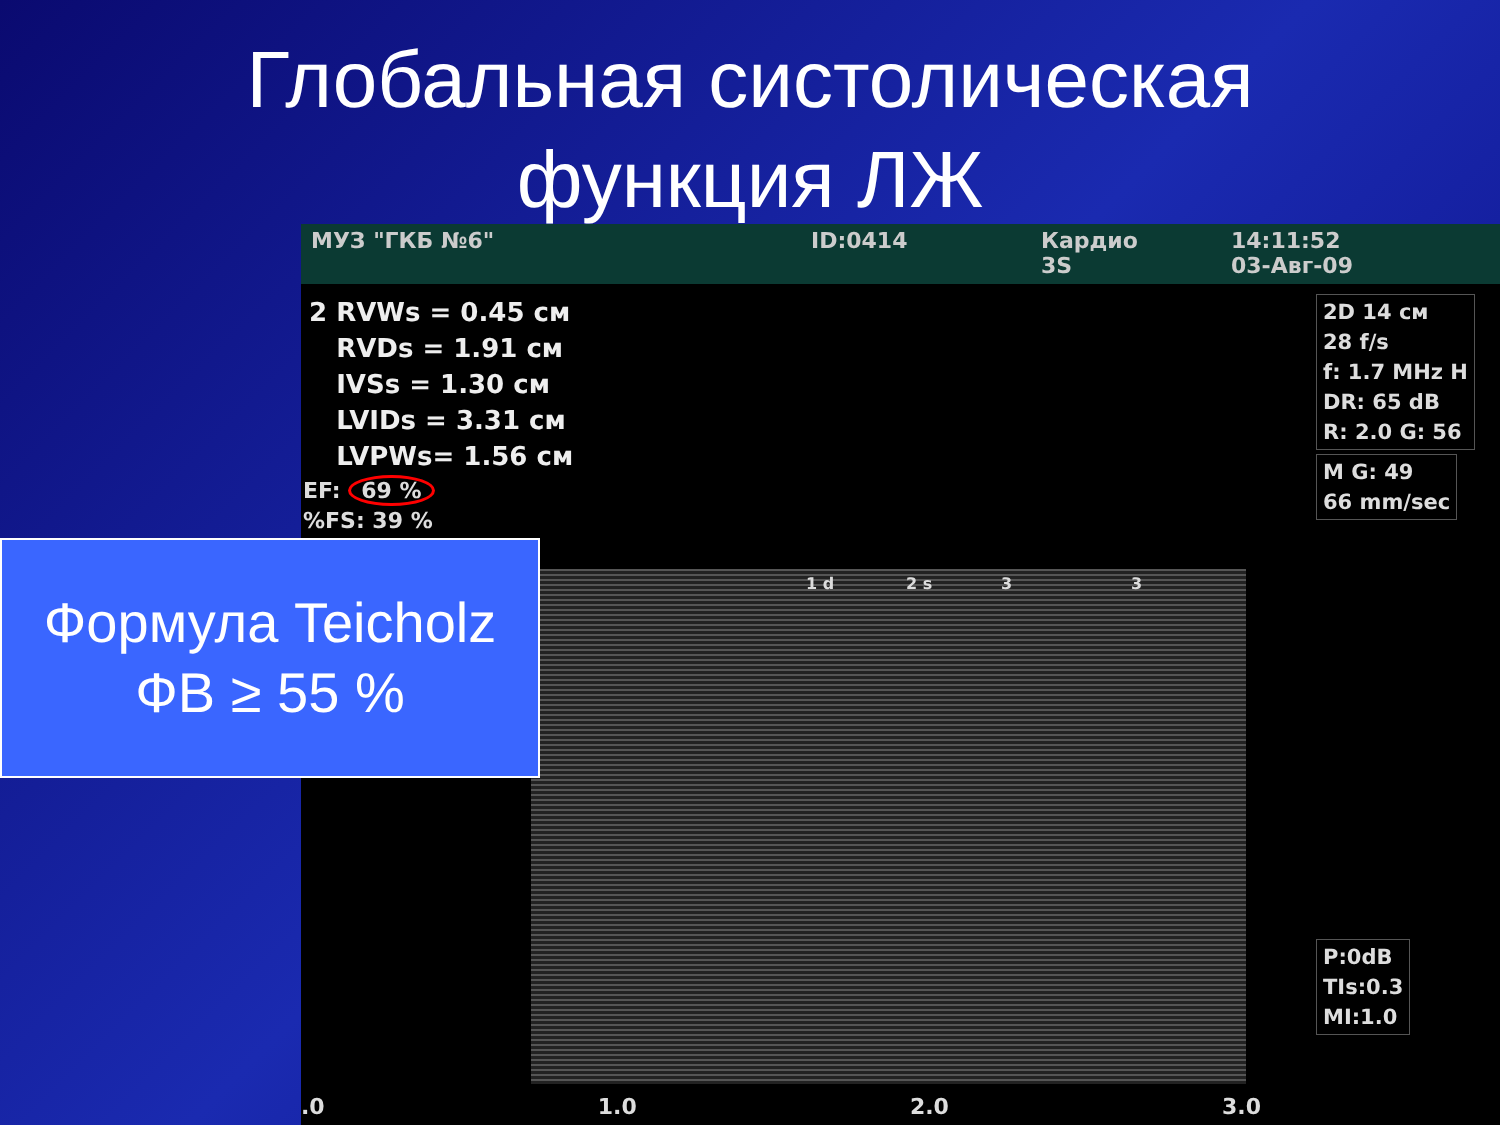Глобальная систолическая
функция ЛЖ
МУЗ "ГКБ №6" ID:0414 Кардио
3S
14:11:52
03-Авг-09
2 RVWs = 0.45 см
RVDs = 1.91 см
IVSs = 1.30 см
LVIDs = 3.31 см
LVPWs= 1.56 см
EF: 69 %
%FS: 39 %
2D 14 см
28 f/s
f: 1.7 MHz H
DR: 65 dB
R: 2.0 G: 56
M G: 49
66 mm/sec
P:0dB
TIs:0.3
MI:1.0
1 d 2 s 3 3
.0 1.0 2.0 3.0
Формула Teicholz
ФВ ≥ 55 %